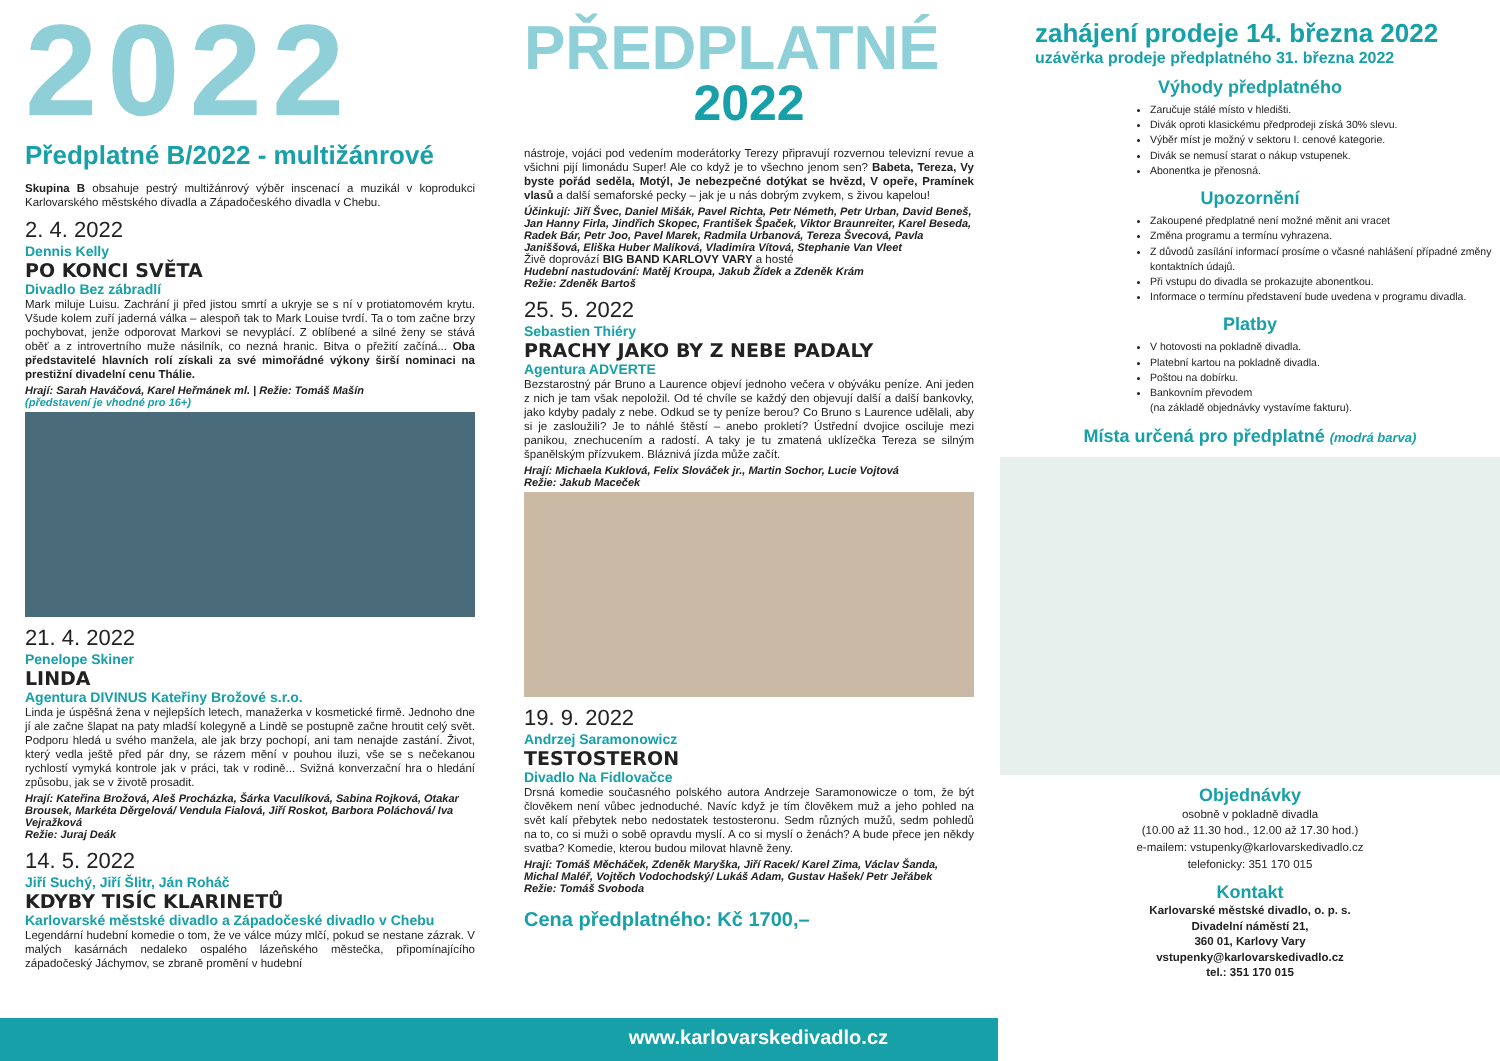2022
Předplatné B/2022 - multižánrové
Skupina B obsahuje pestrý multižánrový výběr inscenací a muzikál v koprodukci Karlovarského městského divadla a Západočeského divadla v Chebu.
2. 4. 2022
Dennis Kelly
PO KONCI SVĚTA
Divadlo Bez zábradlí
Mark miluje Luisu. Zachrání ji před jistou smrtí a ukryje se s ní v protiatomovém krytu. Všude kolem zuří jaderná válka – alespoň tak to Mark Louise tvrdí. Ta o tom začne brzy pochybovat, jenže odporovat Markovi se nevyplácí. Z oblíbené a silné ženy se stává oběť a z introvertního muže násilník, co nezná hranic. Bitva o přežití začíná... Oba představitelé hlavních rolí získali za své mimořádné výkony širší nominaci na prestižní divadelní cenu Thálie.
Hrají: Sarah Haváčová, Karel Heřmánek ml. | Režie: Tomáš Mašín
(představení je vhodné pro 16+)
21. 4. 2022
Penelope Skiner
LINDA
Agentura DIVINUS Kateřiny Brožové s.r.o.
Linda je úspěšná žena v nejlepších letech, manažerka v kosmetické firmě. Jednoho dne jí ale začne šlapat na paty mladší kolegyně a Lindě se postupně začne hroutit celý svět. Podporu hledá u svého manžela, ale jak brzy pochopí, ani tam nenajde zastání. Život, který vedla ještě před pár dny, se rázem mění v pouhou iluzi, vše se s nečekanou rychlostí vymyká kontrole jak v práci, tak v rodině... Svižná konverzační hra o hledání způsobu, jak se v životě prosadit.
Hrají: Kateřina Brožová, Aleš Procházka, Šárka Vaculíková, Sabina Rojková, Otakar Brousek, Markéta Děrgelová/ Vendula Fialová, Jiří Roskot, Barbora Poláchová/ Iva Vejražková
Režie: Juraj Deák
14. 5. 2022
Jiří Suchý, Jiří Šlitr, Ján Roháč
KDYBY TISÍC KLARINETŮ
Karlovarské městské divadlo a Západočeské divadlo v Chebu
Legendární hudební komedie o tom, že ve válce múzy mlčí, pokud se nestane zázrak. V malých kasárnách nedaleko ospalého lázeňského městečka, připomínajícího západočeský Jáchymov, se zbraně promění v hudební
PŘEDPLATNÉ
2022
nástroje, vojáci pod vedením moderátorky Terezy připravují rozvernou televizní revue a všichni pijí limonádu Super! Ale co když je to všechno jenom sen? Babeta, Tereza, Vy byste pořád seděla, Motýl, Je nebezpečné dotýkat se hvězd, V opeře, Pramínek vlasů a další semaforské pecky – jak je u nás dobrým zvykem, s živou kapelou!
Účinkují: Jiří Švec, Daniel Mišák, Pavel Richta, Petr Németh, Petr Urban, David Beneš, Jan Hanny Firla, Jindřich Skopec, František Špaček, Viktor Braunreiter, Karel Beseda, Radek Bár, Petr Joo, Pavel Marek, Radmila Urbanová, Tereza Švecová, Pavla Janiššová, Eliška Huber Malíková, Vladimíra Vítová, Stephanie Van Vleet
Živě doprovází BIG BAND KARLOVY VARY a hosté
Hudební nastudování: Matěj Kroupa, Jakub Žídek a Zdeněk Krám
Režie: Zdeněk Bartoš
25. 5. 2022
Sebastien Thiéry
PRACHY JAKO BY Z NEBE PADALY
Agentura ADVERTE
Bezstarostný pár Bruno a Laurence objeví jednoho večera v obýváku peníze. Ani jeden z nich je tam však nepoložil. Od té chvíle se každý den objevují další a další bankovky, jako kdyby padaly z nebe. Odkud se ty peníze berou? Co Bruno s Laurence udělali, aby si je zasloužili? Je to náhlé štěstí – anebo prokletí? Ústřední dvojice osciluje mezi panikou, znechucením a radostí. A taky je tu zmatená uklízečka Tereza se silným španělským přízvukem. Bláznivá jízda může začít.
Hrají: Michaela Kuklová, Felix Slováček jr., Martin Sochor, Lucie Vojtová
Režie: Jakub Maceček
19. 9. 2022
Andrzej Saramonowicz
TESTOSTERON
Divadlo Na Fidlovačce
Drsná komedie současného polského autora Andrzeje Saramonowicze o tom, že být člověkem není vůbec jednoduché. Navíc když je tím člověkem muž a jeho pohled na svět kalí přebytek nebo nedostatek testosteronu. Sedm různých mužů, sedm pohledů na to, co si muži o sobě opravdu myslí. A co si myslí o ženách? A bude přece jen někdy svatba? Komedie, kterou budou milovat hlavně ženy.
Hrají: Tomáš Měcháček, Zdeněk Maryška, Jiří Racek/ Karel Zima, Václav Šanda, Michal Maléř, Vojtěch Vodochodský/ Lukáš Adam, Gustav Hašek/ Petr Jeřábek
Režie: Tomáš Svoboda
Cena předplatného: Kč 1700,–
zahájení prodeje 14. března 2022
uzávěrka prodeje předplatného 31. března 2022
Výhody předplatného
Zaručuje stálé místo v hledišti.
Divák oproti klasickému předprodeji získá 30% slevu.
Výběr míst je možný v sektoru I. cenové kategorie.
Divák se nemusí starat o nákup vstupenek.
Abonentka je přenosná.
Upozornění
Zakoupené předplatné není možné měnit ani vracet
Změna programu a termínu vyhrazena.
Z důvodů zasílání informací prosíme o včasné nahlášení případné změny kontaktních údajů.
Při vstupu do divadla se prokazujte abonentkou.
Informace o termínu představení bude uvedena v programu divadla.
Platby
V hotovosti na pokladně divadla.
Platební kartou na pokladně divadla.
Poštou na dobírku.
Bankovním převodem
(na základě objednávky vystavíme fakturu).
Místa určená pro předplatné (modrá barva)
Objednávky
osobně v pokladně divadla
(10.00 až 11.30 hod., 12.00 až 17.30 hod.)
e-mailem: vstupenky@karlovarskedivadlo.cz
telefonicky: 351 170 015
Kontakt
Karlovarské městské divadlo, o. p. s.
Divadelní náměstí 21,
360 01, Karlovy Vary
vstupenky@karlovarskedivadlo.cz
tel.: 351 170 015
www.karlovarskedivadlo.cz